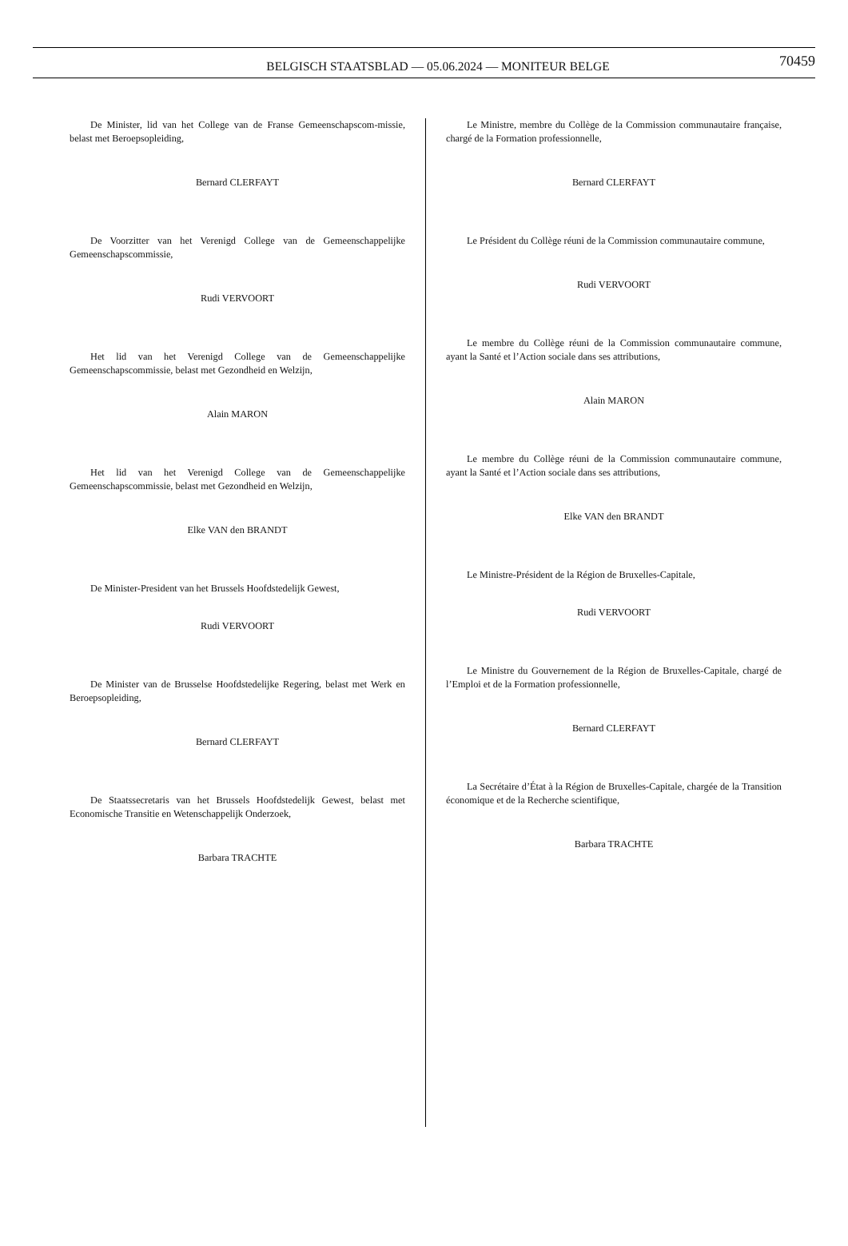BELGISCH STAATSBLAD — 05.06.2024 — MONITEUR BELGE
70459
De Minister, lid van het College van de Franse Gemeenschapscom-missie, belast met Beroepsopleiding,
Bernard CLERFAYT
De Voorzitter van het Verenigd College van de Gemeenschappelijke Gemeenschapscommissie,
Rudi VERVOORT
Het lid van het Verenigd College van de Gemeenschappelijke Gemeenschapscommissie, belast met Gezondheid en Welzijn,
Alain MARON
Het lid van het Verenigd College van de Gemeenschappelijke Gemeenschapscommissie, belast met Gezondheid en Welzijn,
Elke VAN den BRANDT
De Minister-President van het Brussels Hoofdstedelijk Gewest,
Rudi VERVOORT
De Minister van de Brusselse Hoofdstedelijke Regering, belast met Werk en Beroepsopleiding,
Bernard CLERFAYT
De Staatssecretaris van het Brussels Hoofdstedelijk Gewest, belast met Economische Transitie en Wetenschappelijk Onderzoek,
Barbara TRACHTE
Le Ministre, membre du Collège de la Commission communautaire française, chargé de la Formation professionnelle,
Bernard CLERFAYT
Le Président du Collège réuni de la Commission communautaire commune,
Rudi VERVOORT
Le membre du Collège réuni de la Commission communautaire commune, ayant la Santé et l’Action sociale dans ses attributions,
Alain MARON
Le membre du Collège réuni de la Commission communautaire commune, ayant la Santé et l’Action sociale dans ses attributions,
Elke VAN den BRANDT
Le Ministre-Président de la Région de Bruxelles-Capitale,
Rudi VERVOORT
Le Ministre du Gouvernement de la Région de Bruxelles-Capitale, chargé de l’Emploi et de la Formation professionnelle,
Bernard CLERFAYT
La Secrétaire d’État à la Région de Bruxelles-Capitale, chargée de la Transition économique et de la Recherche scientifique,
Barbara TRACHTE